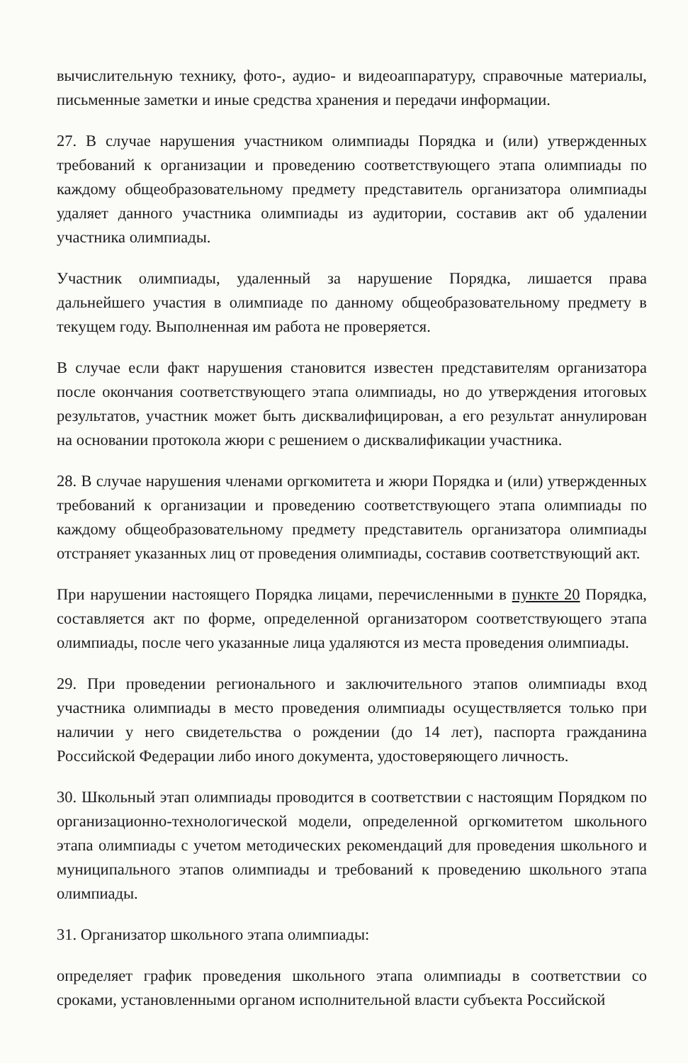вычислительную технику, фото-, аудио- и видеоаппаратуру, справочные материалы, письменные заметки и иные средства хранения и передачи информации.
27. В случае нарушения участником олимпиады Порядка и (или) утвержденных требований к организации и проведению соответствующего этапа олимпиады по каждому общеобразовательному предмету представитель организатора олимпиады удаляет данного участника олимпиады из аудитории, составив акт об удалении участника олимпиады.
Участник олимпиады, удаленный за нарушение Порядка, лишается права дальнейшего участия в олимпиаде по данному общеобразовательному предмету в текущем году. Выполненная им работа не проверяется.
В случае если факт нарушения становится известен представителям организатора после окончания соответствующего этапа олимпиады, но до утверждения итоговых результатов, участник может быть дисквалифицирован, а его результат аннулирован на основании протокола жюри с решением о дисквалификации участника.
28. В случае нарушения членами оргкомитета и жюри Порядка и (или) утвержденных требований к организации и проведению соответствующего этапа олимпиады по каждому общеобразовательному предмету представитель организатора олимпиады отстраняет указанных лиц от проведения олимпиады, составив соответствующий акт.
При нарушении настоящего Порядка лицами, перечисленными в пункте 20 Порядка, составляется акт по форме, определенной организатором соответствующего этапа олимпиады, после чего указанные лица удаляются из места проведения олимпиады.
29. При проведении регионального и заключительного этапов олимпиады вход участника олимпиады в место проведения олимпиады осуществляется только при наличии у него свидетельства о рождении (до 14 лет), паспорта гражданина Российской Федерации либо иного документа, удостоверяющего личность.
30. Школьный этап олимпиады проводится в соответствии с настоящим Порядком по организационно-технологической модели, определенной оргкомитетом школьного этапа олимпиады с учетом методических рекомендаций для проведения школьного и муниципального этапов олимпиады и требований к проведению школьного этапа олимпиады.
31. Организатор школьного этапа олимпиады:
определяет график проведения школьного этапа олимпиады в соответствии со сроками, установленными органом исполнительной власти субъекта Российской